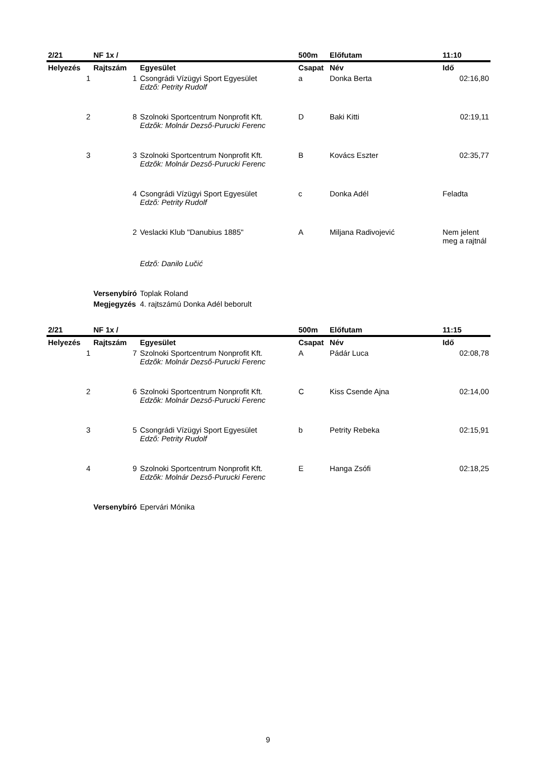| 2/21 | NF 1x / | | 500m | Előfutam | 11:10 |
| Helyezés | Rajtszám | Egyesület | Csapat | Név | Idő |
| 1 | 1 | Csongrádi Vízügyi Sport Egyesület Edző: Petrity Rudolf | a | Donka Berta | 02:16,80 |
| 2 | 8 | Szolnoki Sportcentrum Nonprofit Kft. Edzők: Molnár Dezső-Purucki Ferenc | D | Baki Kitti | 02:19,11 |
| 3 | 3 | Szolnoki Sportcentrum Nonprofit Kft. Edzők: Molnár Dezső-Purucki Ferenc | B | Kovács Eszter | 02:35,77 |
| | 4 | Csongrádi Vízügyi Sport Egyesület Edző: Petrity Rudolf | c | Donka Adél | Feladta |
| | 2 | Veslacki Klub "Danubius 1885" | A | Miljana Radivojević | Nem jelent meg a rajtnál |
| | | Edző: Danilo Lučić | | | |
| | Versenybíró | Toplak Roland | | | |
| | Megjegyzés | 4. rajtszámú Donka Adél beborult | | | |
| 2/21 | NF 1x / | | 500m | Előfutam | 11:15 |
| Helyezés | Rajtszám | Egyesület | Csapat | Név | Idő |
| 1 | 7 | Szolnoki Sportcentrum Nonprofit Kft. Edzők: Molnár Dezső-Purucki Ferenc | A | Pádár Luca | 02:08,78 |
| 2 | 6 | Szolnoki Sportcentrum Nonprofit Kft. Edzők: Molnár Dezső-Purucki Ferenc | C | Kiss Csende Ajna | 02:14,00 |
| 3 | 5 | Csongrádi Vízügyi Sport Egyesület Edző: Petrity Rudolf | b | Petrity Rebeka | 02:15,91 |
| 4 | 9 | Szolnoki Sportcentrum Nonprofit Kft. Edzők: Molnár Dezső-Purucki Ferenc | E | Hanga Zsófi | 02:18,25 |
| | Versenybíró | Epervári Mónika | | | |
9